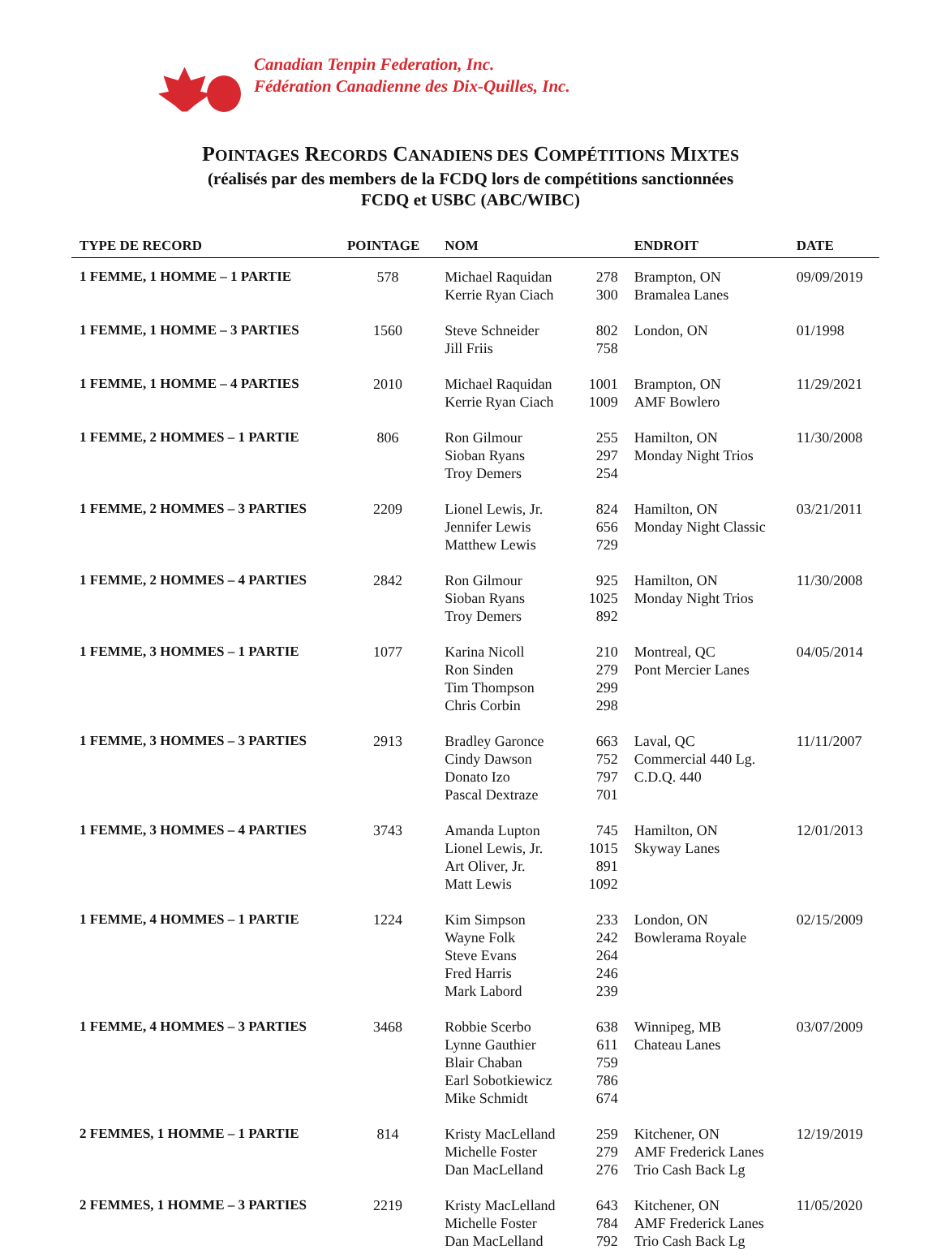Canadian Tenpin Federation, Inc.
Fédération Canadienne des Dix-Quilles, Inc.
POINTAGES RECORDS CANADIENS DES COMPÉTITIONS MIXTES
(réalisés par des members de la FCDQ lors de compétitions sanctionnées
FCDQ et USBC (ABC/WIBC)
| TYPE DE RECORD | POINTAGE | NOM | | ENDROIT | DATE |
| --- | --- | --- | --- | --- | --- |
| 1 FEMME, 1 HOMME – 1 PARTIE | 578 | Michael Raquidan Kerrie Ryan Ciach | 278 300 | Brampton, ON Bramalea Lanes | 09/09/2019 |
| 1 FEMME, 1 HOMME – 3 PARTIES | 1560 | Steve Schneider Jill Friis | 802 758 | London, ON | 01/1998 |
| 1 FEMME, 1 HOMME – 4 PARTIES | 2010 | Michael Raquidan Kerrie Ryan Ciach | 1001 1009 | Brampton, ON AMF Bowlero | 11/29/2021 |
| 1 FEMME, 2 HOMMES – 1 PARTIE | 806 | Ron Gilmour Sioban Ryans Troy Demers | 255 297 254 | Hamilton, ON Monday Night Trios | 11/30/2008 |
| 1 FEMME, 2 HOMMES – 3 PARTIES | 2209 | Lionel Lewis, Jr. Jennifer Lewis Matthew Lewis | 824 656 729 | Hamilton, ON Monday Night Classic | 03/21/2011 |
| 1 FEMME, 2 HOMMES – 4 PARTIES | 2842 | Ron Gilmour Sioban Ryans Troy Demers | 925 1025 892 | Hamilton, ON Monday Night Trios | 11/30/2008 |
| 1 FEMME, 3 HOMMES – 1 PARTIE | 1077 | Karina Nicoll Ron Sinden Tim Thompson Chris Corbin | 210 279 299 298 | Montreal, QC Pont Mercier Lanes | 04/05/2014 |
| 1 FEMME, 3 HOMMES – 3 PARTIES | 2913 | Bradley Garonce Cindy Dawson Donato Izo Pascal Dextraze | 663 752 797 701 | Laval, QC Commercial 440 Lg. C.D.Q. 440 | 11/11/2007 |
| 1 FEMME, 3 HOMMES – 4 PARTIES | 3743 | Amanda Lupton Lionel Lewis, Jr. Art Oliver, Jr. Matt Lewis | 745 1015 891 1092 | Hamilton, ON Skyway Lanes | 12/01/2013 |
| 1 FEMME, 4 HOMMES – 1 PARTIE | 1224 | Kim Simpson Wayne Folk Steve Evans Fred Harris Mark Labord | 233 242 264 246 239 | London, ON Bowlerama Royale | 02/15/2009 |
| 1 FEMME, 4 HOMMES – 3 PARTIES | 3468 | Robbie Scerbo Lynne Gauthier Blair Chaban Earl Sobotkiewicz Mike Schmidt | 638 611 759 786 674 | Winnipeg, MB Chateau Lanes | 03/07/2009 |
| 2 FEMMES, 1 HOMME – 1 PARTIE | 814 | Kristy MacLelland Michelle Foster Dan MacLelland | 259 279 276 | Kitchener, ON AMF Frederick Lanes Trio Cash Back Lg | 12/19/2019 |
| 2 FEMMES, 1 HOMME – 3 PARTIES | 2219 | Kristy MacLelland Michelle Foster Dan MacLelland | 643 784 792 | Kitchener, ON AMF Frederick Lanes Trio Cash Back Lg | 11/05/2020 |